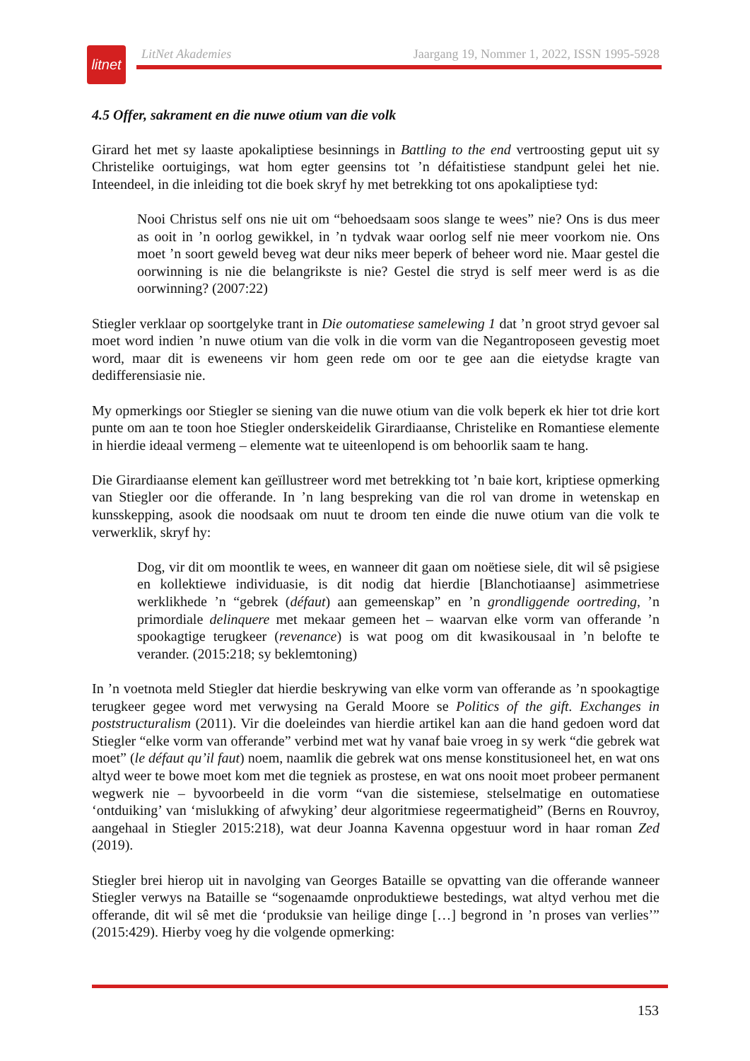litnet
LitNet Akademies Jaargang 19, Nommer 1, 2022, ISSN 1995-5928
4.5 Offer, sakrament en die nuwe otium van die volk
Girard het met sy laaste apokaliptiese besinnings in Battling to the end vertroosting geput uit sy Christelike oortuigings, wat hom egter geensins tot ’n défaitistiese standpunt gelei het nie. Inteendeel, in die inleiding tot die boek skryf hy met betrekking tot ons apokaliptiese tyd:
Nooi Christus self ons nie uit om “behoedsaam soos slange te wees” nie? Ons is dus meer as ooit in ’n oorlog gewikkel, in ’n tydvak waar oorlog self nie meer voorkom nie. Ons moet ’n soort geweld beveg wat deur niks meer beperk of beheer word nie. Maar gestel die oorwinning is nie die belangrikste is nie? Gestel die stryd is self meer werd is as die oorwinning? (2007:22)
Stiegler verklaar op soortgelyke trant in Die outomatiese samelewing 1 dat ’n groot stryd gevoer sal moet word indien ’n nuwe otium van die volk in die vorm van die Negantroposeen gevestig moet word, maar dit is eweneens vir hom geen rede om oor te gee aan die eietydse kragte van dedifferensiasie nie.
My opmerkings oor Stiegler se siening van die nuwe otium van die volk beperk ek hier tot drie kort punte om aan te toon hoe Stiegler onderskeidelik Girardiaanse, Christelike en Romantiese elemente in hierdie ideaal vermeng – elemente wat te uiteenlopend is om behoorlik saam te hang.
Die Girardiaanse element kan geïllustreer word met betrekking tot ’n baie kort, kriptiese opmerking van Stiegler oor die offerande. In ’n lang bespreking van die rol van drome in wetenskap en kunsskepping, asook die noodsaak om nuut te droom ten einde die nuwe otium van die volk te verwerklik, skryf hy:
Dog, vir dit om moontlik te wees, en wanneer dit gaan om noëtiese siele, dit wil sê psigiese en kollektiewe individuasie, is dit nodig dat hierdie [Blanchotiaanse] asimmetriese werklikhede ’n “gebrek (défaut) aan gemeenskap” en ’n grondliggende oortreding, ’n primordiale delinquere met mekaar gemeen het – waarvan elke vorm van offerande ’n spookagtige terugkeer (revenance) is wat poog om dit kwasikousaal in ’n belofte te verander. (2015:218; sy beklemtoning)
In ’n voetnota meld Stiegler dat hierdie beskrywing van elke vorm van offerande as ’n spookagtige terugkeer gegee word met verwysing na Gerald Moore se Politics of the gift. Exchanges in poststructuralism (2011). Vir die doeleindes van hierdie artikel kan aan die hand gedoen word dat Stiegler “elke vorm van offerande” verbind met wat hy vanaf baie vroeg in sy werk “die gebrek wat moet” (le défaut qu’il faut) noem, naamlik die gebrek wat ons mense konstitusioneel het, en wat ons altyd weer te bowe moet kom met die tegniek as prostese, en wat ons nooit moet probeer permanent wegwerk nie – byvoorbeeld in die vorm “van die sistemiese, stelselmatige en outomatiese ‘ontduiking’ van ‘mislukking of afwyking’ deur algoritmiese regeermatigheid” (Berns en Rouvroy, aangehaal in Stiegler 2015:218), wat deur Joanna Kavenna opgestuur word in haar roman Zed (2019).
Stiegler brei hierop uit in navolging van Georges Bataille se opvatting van die offerande wanneer Stiegler verwys na Bataille se “sogenaamde onproduktiewe bestedings, wat altyd verhou met die offerande, dit wil sê met die ‘produksie van heilige dinge […] begrond in ’n proses van verlies’” (2015:429). Hierby voeg hy die volgende opmerking:
153